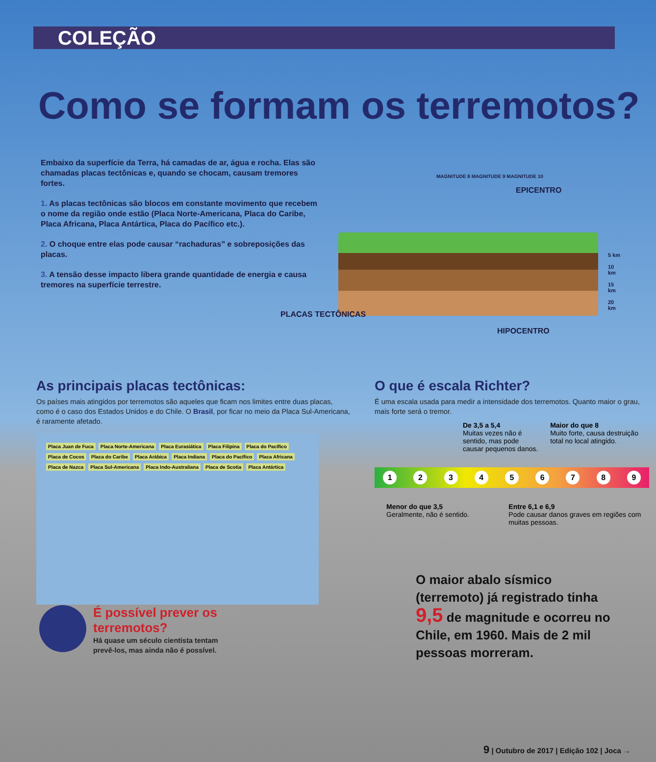COLEÇÃO
Como se formam os terremotos?
Embaixo da superfície da Terra, há camadas de ar, água e rocha. Elas são chamadas placas tectônicas e, quando se chocam, causam tremores fortes.
1. As placas tectônicas são blocos em constante movimento que recebem o nome da região onde estão (Placa Norte-Americana, Placa do Caribe, Placa Africana, Placa Antártica, Placa do Pacífico etc.).
2. O choque entre elas pode causar “rachaduras” e sobreposições das placas.
3. A tensão desse impacto libera grande quantidade de energia e causa tremores na superfície terrestre.
MAGNITUDE 8 MAGNITUDE 9 MAGNITUDE 10
EPICENTRO
5 km
10 km
15 km
20 km
PLACAS TECTÔNICAS
HIPOCENTRO
As principais placas tectônicas:
Os países mais atingidos por terremotos são aqueles que ficam nos limites entre duas placas, como é o caso dos Estados Unidos e do Chile. O Brasil, por ficar no meio da Placa Sul-Americana, é raramente afetado.
Placa Juan de Fuca Placa Norte-Americana Placa Eurasiática Placa Filipina Placa do Pacífico Placa de Cocos Placa do Caribe Placa Arábica Placa Indiana Placa do Pacífico Placa Africana Placa de Nazca Placa Sul-Americana Placa Indo-Australiana Placa de Scotia Placa Antártica
O que é escala Richter?
É uma escala usada para medir a intensidade dos terremotos. Quanto maior o grau, mais forte será o tremor.
De 3,5 a 5,4
Muitas vezes não é sentido, mas pode causar pequenos danos.
Maior do que 8
Muito forte, causa destruição total no local atingido.
1 2 3 4 5 6 7 8 9
Menor do que 3,5
Geralmente, não é sentido.
Entre 6,1 e 6,9
Pode causar danos graves em regiões com muitas pessoas.
O maior abalo sísmico (terremoto) já registrado tinha 9,5 de magnitude e ocorreu no Chile, em 1960. Mais de 2 mil pessoas morreram.
É possível prever os terremotos?
Há quase um século cientista tentam prevê-los, mas ainda não é possível.
9 | Outubro de 2017 | Edição 102 | Joca →